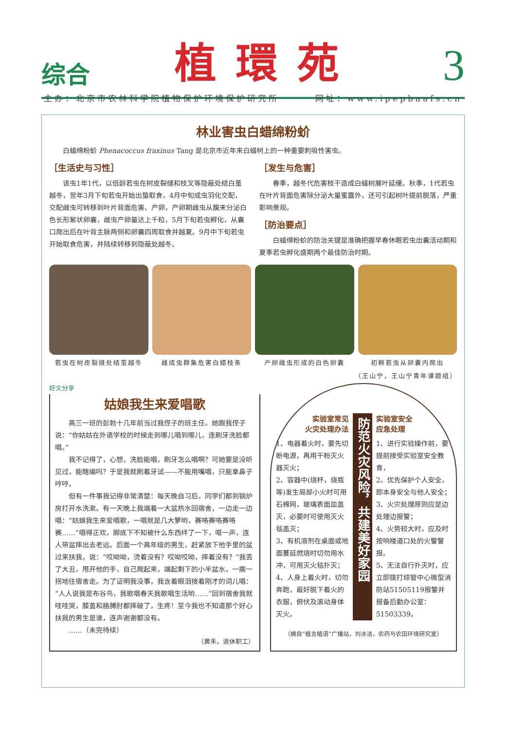综合 植環苑 3
主办：北京市农林科学院植物保护环境保护研究所 网址：www.ipepbaafs.cn
林业害虫白蜡绵粉蚧
白蜡绵粉蚧 Phenacoccus fraxinus Tang 是北京市近年来白蜡树上的一种重要刺吸性害虫。
［生活史与习性］
该虫1年1代，以低龄若虫在树皮裂缝和枝叉等隐蔽处结白茧越冬，翌年3月下旬若虫开始出蛰取食，4月中旬成虫羽化交配，交配雌虫可转移到叶片背面危害、产卵，产卵期雌虫从腹末分泌白色长形絮状卵囊，雌虫产卵量达上千粒，5月下旬若虫孵化，从囊口爬出后在叶背主脉两侧和卵囊四周取食并越夏。9月中下旬若虫开始取食危害，并陆续转移到隐蔽处越冬。
［发生与危害］
春季，越冬代危害枝干造成白蜡树展叶延缓。秋季，1代若虫在叶片背面危害除分泌大量蜜露外，还可引起树叶提前脱落，严重影响景观。
［防治要点］
白蜡绵粉蚧的防治关键是准确把握早春休眠若虫出囊活动期和夏季若虫孵化盛期两个最佳防治时期。
若虫在树皮裂缝处结茧越冬 雌成虫群集危害白蜡枝条 产卵雌虫形成的白色卵囊 初孵若虫从卵囊内爬出
（王山宁，王山宁青年课题组）
好文分享
姑娘我生来爱唱歌
高三一班的彭勃十几年前当过我侄子的班主任。她跟我侄子说：“你姑姑在外语学校的时候走到哪儿唱到哪儿，连刷牙洗脸都唱。”
我不记得了，心想，洗脸能唱，刷牙怎么唱啊？可她要是没听见过，能瞎编吗？于是我就刷着牙试——不能用嘴唱，只能拿鼻子哼哼。
但有一件事我记得非常清楚：每天晚自习后，同学们都到锅炉房打开水洗漱。有一天晚上我端着一大盆热水回宿舍，一边走一边唱：“姑娘我生来爱唱歌，一唱就是几大箩哟，赛咯赛咯赛咯赛……”唱得正欢，脚底下不知被什么东西绊了一下，哐一声，连人带盆摔出去老远。后面一个高年级的男生，赶紧放下他手里的盆过来扶我，说：“哎呦呦，烫着没有？哎呦哎呦，摔着没有？”我丢了大丑，甩开他的手，自己爬起来，端起剩下的小半盆水，一瘸一拐地往宿舍走。为了证明我没事，我含着眼泪接着刚才的词儿唱：“人人说我是布谷鸟，我歌唱春天我歌唱生活哟……”回到宿舍我就哇哇哭，膝盖和胳膊肘都摔破了，生疼！至今我也不知道那个好心扶我的男生是谁，连声谢谢都没有。
……（未完待续）
（黄禾，退休职工）
实验室常见
火灾处理办法
1、电器着火时，要先切断电源，再用干粉灭火器灭火；
2、容器中(烧杯，烧瓶等)发生局部小火时可用石棉网，玻璃表面皿盖灭，必要时可使用灭火毯盖灭；
3、有机溶剂在桌面或地面蔓延燃烧时切勿用水冲，可用灭火毯扑灭；
4、人身上着火时，切勿奔跑，最好脱下着火的衣服，俯伏及滚动身体灭火。
防范火灾风险，共建美好家园
实验室安全
应急处理
1、进行实验操作前，要提前接受实验室安全教育，
2、优先保护个人安全，即本身安全与他人安全；
3、火灾处理原则应是边处理边报警；
4、火势较大时，应及时按响楼道口处的火警警报。
5、无法自行扑灭时，应立即拨打综管中心微型消防站51505119报警并报备后勤办公室：51503339。
（摘自“植言植语”广播站，刘冰洁，农药与农田环境研究室）